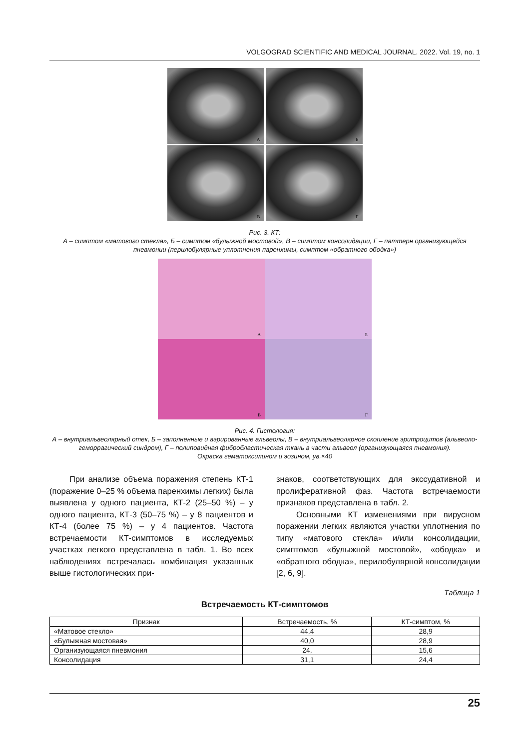VOLGOGRAD SCIENTIFIC AND MEDICAL JOURNAL. 2022. Vol. 19, no. 1
А
Б
В
Г
Рис. 3. КТ:
А – симптом «матового стекла», Б – симптом «булыжной мостовой», В – симптом консолидации, Г – паттерн организующейся пневмонии (перилобулярные уплотнения паренхимы, симптом «обратного ободка»)
А
Б
В
Г
Рис. 4. Гистология:
А – внутриальвеолярный отек, Б – заполненные и аэрированные альвеолы, В – внутриальвеолярное скопление эритроцитов (альвеоло-геморрагический синдром), Г – полиповидная фибробластическая ткань в части альвеол (организующаяся пневмония).
Окраска гематоксилином и эозином, ув.×40
При анализе объема поражения степень КТ-1 (поражение 0–25 % объема паренхимы легких) была выявлена у одного пациента, КТ-2 (25–50 %) – у одного пациента, КТ-3 (50–75 %) – у 8 пациентов и КТ-4 (более 75 %) – у 4 пациентов. Частота встречаемости КТ-симптомов в исследуемых участках легкого представлена в табл. 1. Во всех наблюдениях встречалась комбинация указанных выше гистологических при-
знаков, соответствующих для экссудативной и пролиферативной фаз. Частота встречаемости признаков представлена в табл. 2.
Основными КТ изменениями при вирусном поражении легких являются участки уплотнения по типу «матового стекла» и/или консолидации, симптомов «булыжной мостовой», «ободка» и «обратного ободка», перилобулярной консолидации [2, 6, 9].
Таблица 1
Встречаемость КТ-симптомов
| Признак | Встречаемость, % | КТ-симптом, % |
| --- | --- | --- |
| «Матовое стекло» | 44,4 | 28,9 |
| «Булыжная мостовая» | 40,0 | 28,9 |
| Организующаяся пневмония | 24, | 15,6 |
| Консолидация | 31,1 | 24,4 |
25